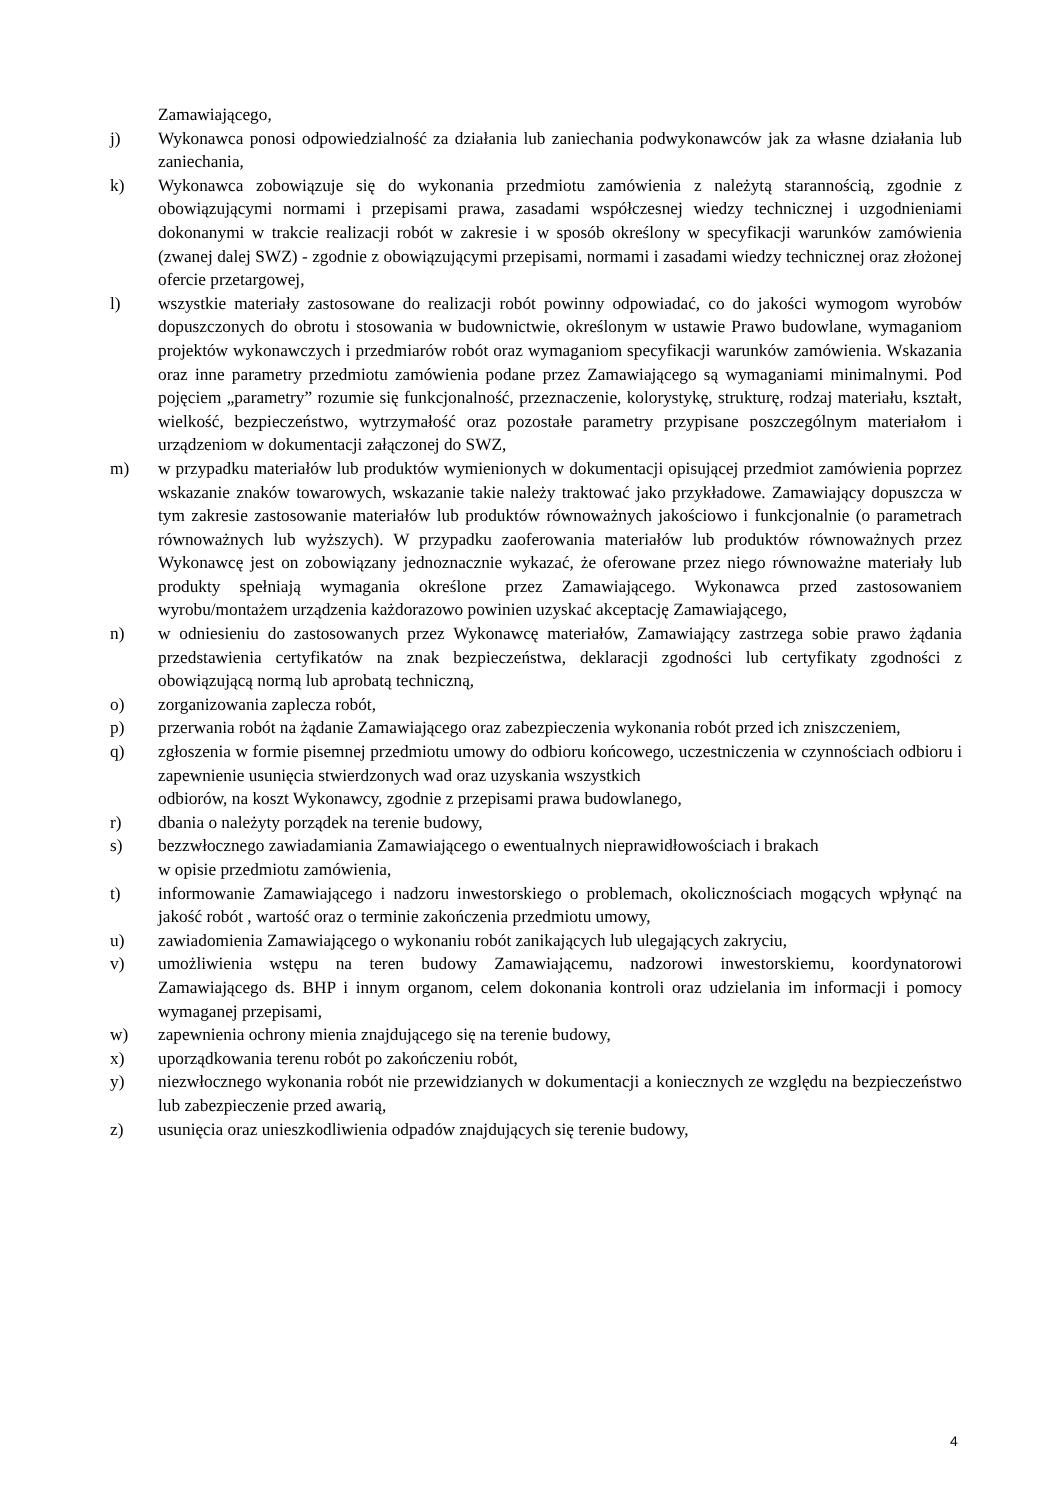Zamawiającego,
j) Wykonawca ponosi odpowiedzialność za działania lub zaniechania podwykonawców jak za własne działania lub zaniechania,
k) Wykonawca zobowiązuje się do wykonania przedmiotu zamówienia z należytą starannością, zgodnie z obowiązującymi normami i przepisami prawa, zasadami współczesnej wiedzy technicznej i uzgodnieniami dokonanymi w trakcie realizacji robót w zakresie i w sposób określony w specyfikacji warunków zamówienia (zwanej dalej SWZ) - zgodnie z obowiązującymi przepisami, normami i zasadami wiedzy technicznej oraz złożonej ofercie przetargowej,
l) wszystkie materiały zastosowane do realizacji robót powinny odpowiadać, co do jakości wymogom wyrobów dopuszczonych do obrotu i stosowania w budownictwie, określonym w ustawie Prawo budowlane, wymaganiom projektów wykonawczych i przedmiarów robót oraz wymaganiom specyfikacji warunków zamówienia. Wskazania oraz inne parametry przedmiotu zamówienia podane przez Zamawiającego są wymaganiami minimalnymi. Pod pojęciem „parametry” rozumie się funkcjonalność, przeznaczenie, kolorystykę, strukturę, rodzaj materiału, kształt, wielkość, bezpieczeństwo, wytrzymałość oraz pozostałe parametry przypisane poszczególnym materiałom i urządzeniom w dokumentacji załączonej do SWZ,
m) w przypadku materiałów lub produktów wymienionych w dokumentacji opisującej przedmiot zamówienia poprzez wskazanie znaków towarowych, wskazanie takie należy traktować jako przykładowe. Zamawiający dopuszcza w tym zakresie zastosowanie materiałów lub produktów równoważnych jakościowo i funkcjonalnie (o parametrach równoważnych lub wyższych). W przypadku zaoferowania materiałów lub produktów równoważnych przez Wykonawcę jest on zobowiązany jednoznacznie wykazać, że oferowane przez niego równoważne materiały lub produkty spełniają wymagania określone przez Zamawiającego. Wykonawca przed zastosowaniem wyrobu/montażem urządzenia każdorazowo powinien uzyskać akceptację Zamawiającego,
n) w odniesieniu do zastosowanych przez Wykonawcę materiałów, Zamawiający zastrzega sobie prawo żądania przedstawienia certyfikatów na znak bezpieczeństwa, deklaracji zgodności lub certyfikaty zgodności z obowiązującą normą lub aprobatą techniczną,
o) zorganizowania zaplecza robót,
p) przerwania robót na żądanie Zamawiającego oraz zabezpieczenia wykonania robót przed ich zniszczeniem,
q) zgłoszenia w formie pisemnej przedmiotu umowy do odbioru końcowego, uczestniczenia w czynnościach odbioru i zapewnienie usunięcia stwierdzonych wad oraz uzyskania wszystkich
odbiorów, na koszt Wykonawcy, zgodnie z przepisami prawa budowlanego,
r) dbania o należyty porządek na terenie budowy,
s) bezzwłocznego zawiadamiania Zamawiającego o ewentualnych nieprawidłowościach i brakach
w opisie przedmiotu zamówienia,
t) informowanie Zamawiającego i nadzoru inwestorskiego o problemach, okolicznościach mogących wpłynąć na jakość robót , wartość oraz o terminie zakończenia przedmiotu umowy,
u) zawiadomienia Zamawiającego o wykonaniu robót zanikających lub ulegających zakryciu,
v) umożliwienia wstępu na teren budowy Zamawiającemu, nadzorowi inwestorskiemu, koordynatorowi Zamawiającego ds. BHP i innym organom, celem dokonania kontroli oraz udzielania im informacji i pomocy wymaganej przepisami,
w) zapewnienia ochrony mienia znajdującego się na terenie budowy,
x) uporządkowania terenu robót po zakończeniu robót,
y) niezwłocznego wykonania robót nie przewidzianych w dokumentacji a koniecznych ze względu na bezpieczeństwo lub zabezpieczenie przed awarią,
z) usunięcia oraz unieszkodliwienia odpadów znajdujących się terenie budowy,
4